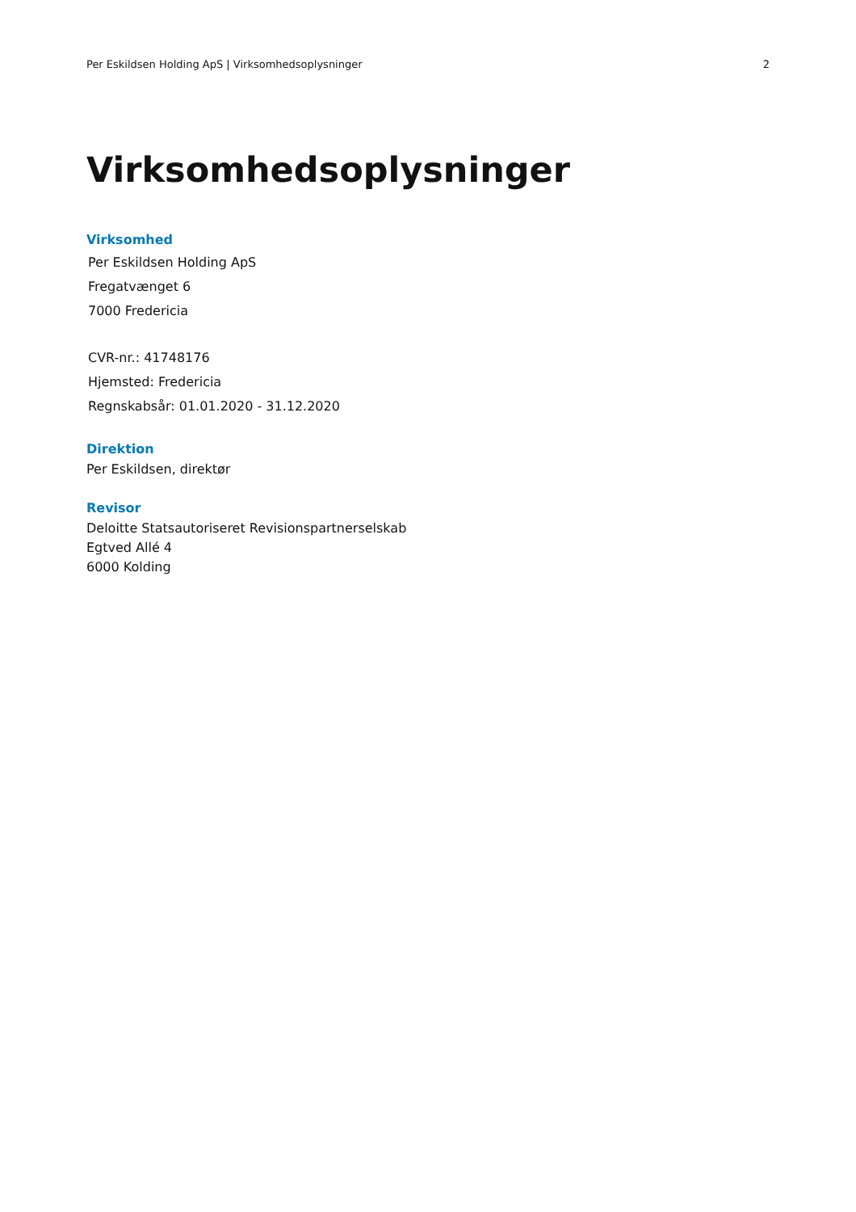Per Eskildsen Holding ApS | Virksomhedsoplysninger 2
Virksomhedsoplysninger
Virksomhed
Per Eskildsen Holding ApS
Fregatvænget 6
7000 Fredericia
CVR-nr.: 41748176
Hjemsted: Fredericia
Regnskabsår: 01.01.2020 - 31.12.2020
Direktion
Per Eskildsen, direktør
Revisor
Deloitte Statsautoriseret Revisionspartnerselskab
Egtved Allé 4
6000 Kolding